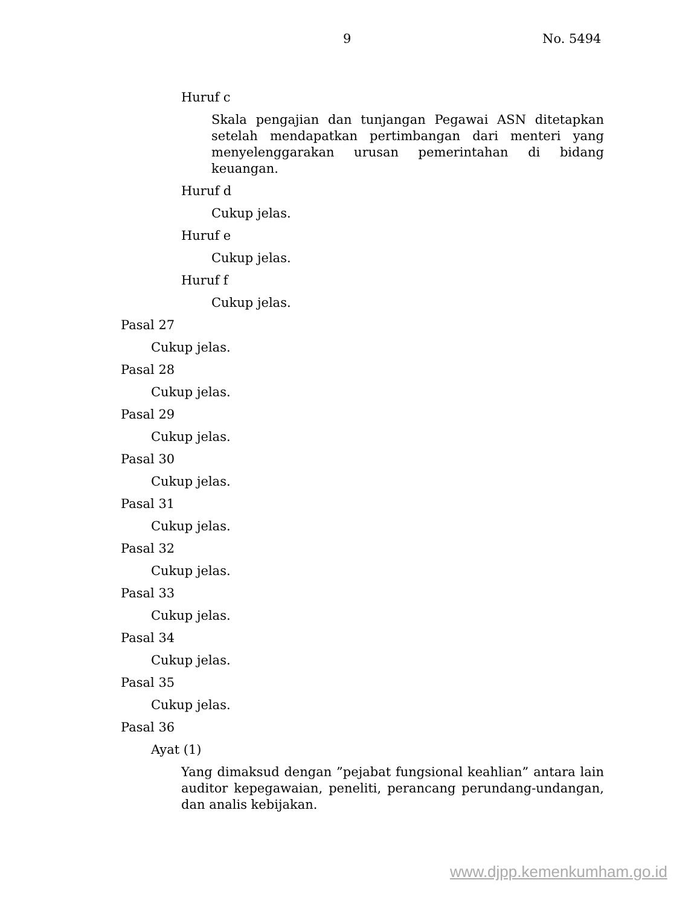9 No. 5494
Huruf c
Skala pengajian dan tunjangan Pegawai ASN ditetapkan setelah mendapatkan pertimbangan dari menteri yang menyelenggarakan urusan pemerintahan di bidang keuangan.
Huruf d
Cukup jelas.
Huruf e
Cukup jelas.
Huruf f
Cukup jelas.
Pasal 27
Cukup jelas.
Pasal 28
Cukup jelas.
Pasal 29
Cukup jelas.
Pasal 30
Cukup jelas.
Pasal 31
Cukup jelas.
Pasal 32
Cukup jelas.
Pasal 33
Cukup jelas.
Pasal 34
Cukup jelas.
Pasal 35
Cukup jelas.
Pasal 36
Ayat (1)
Yang dimaksud dengan ”pejabat fungsional keahlian” antara lain auditor kepegawaian, peneliti, perancang perundang-undangan, dan analis kebijakan.
www.djpp.kemenkumham.go.id